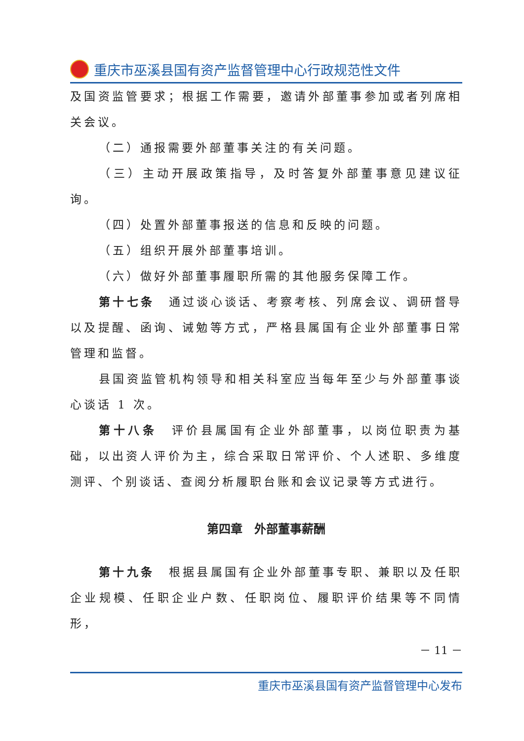重庆市巫溪县国有资产监督管理中心行政规范性文件
及国资监管要求；根据工作需要，邀请外部董事参加或者列席相关会议。
（二）通报需要外部董事关注的有关问题。
（三）主动开展政策指导，及时答复外部董事意见建议征询。
（四）处置外部董事报送的信息和反映的问题。
（五）组织开展外部董事培训。
（六）做好外部董事履职所需的其他服务保障工作。
第十七条　通过谈心谈话、考察考核、列席会议、调研督导以及提醒、函询、诫勉等方式，严格县属国有企业外部董事日常管理和监督。
县国资监管机构领导和相关科室应当每年至少与外部董事谈心谈话 1 次。
第十八条　评价县属国有企业外部董事，以岗位职责为基础，以出资人评价为主，综合采取日常评价、个人述职、多维度测评、个别谈话、查阅分析履职台账和会议记录等方式进行。
第四章　外部董事薪酬
第十九条　根据县属国有企业外部董事专职、兼职以及任职企业规模、任职企业户数、任职岗位、履职评价结果等不同情形，
－ 11 －
重庆市巫溪县国有资产监督管理中心发布